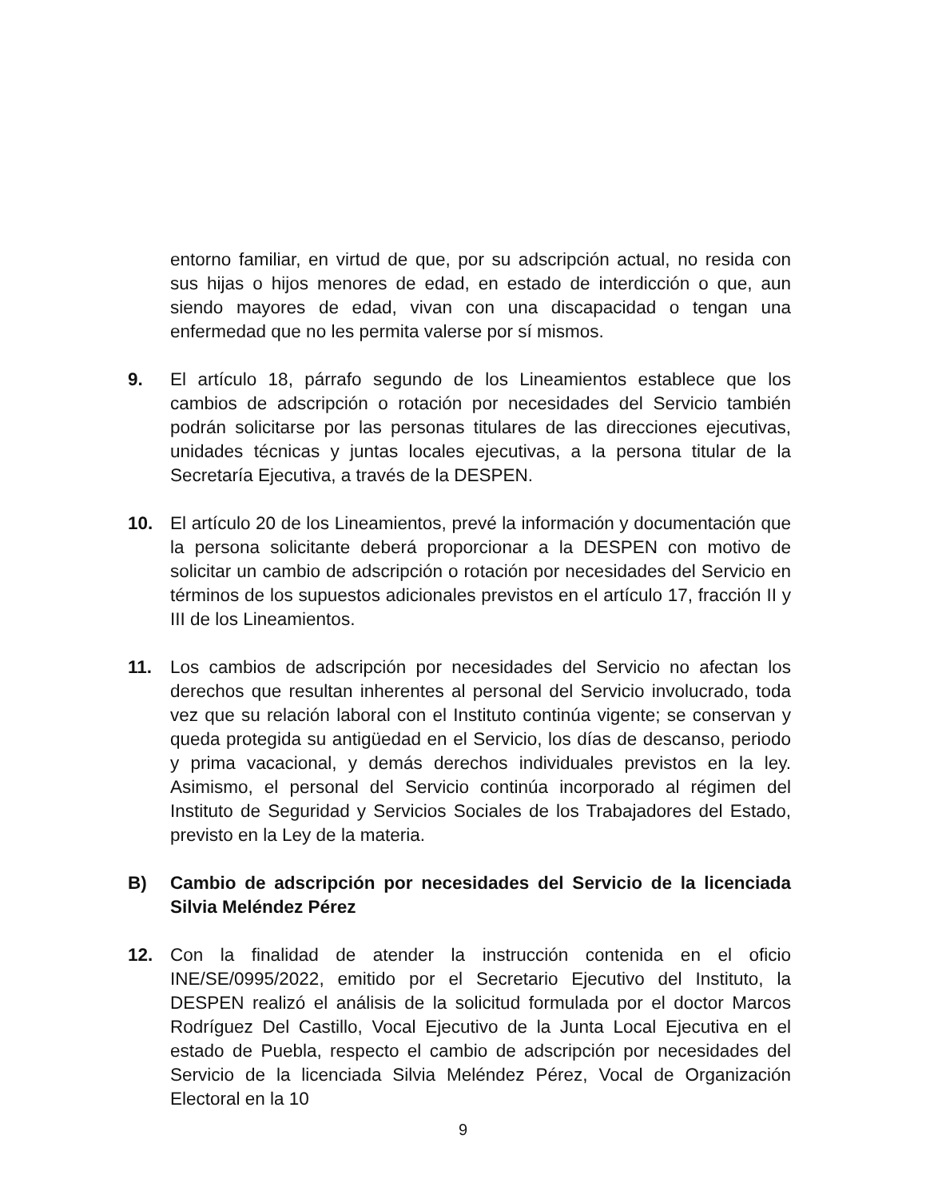entorno familiar, en virtud de que, por su adscripción actual, no resida con sus hijas o hijos menores de edad, en estado de interdicción o que, aun siendo mayores de edad, vivan con una discapacidad o tengan una enfermedad que no les permita valerse por sí mismos.
9. El artículo 18, párrafo segundo de los Lineamientos establece que los cambios de adscripción o rotación por necesidades del Servicio también podrán solicitarse por las personas titulares de las direcciones ejecutivas, unidades técnicas y juntas locales ejecutivas, a la persona titular de la Secretaría Ejecutiva, a través de la DESPEN.
10. El artículo 20 de los Lineamientos, prevé la información y documentación que la persona solicitante deberá proporcionar a la DESPEN con motivo de solicitar un cambio de adscripción o rotación por necesidades del Servicio en términos de los supuestos adicionales previstos en el artículo 17, fracción II y III de los Lineamientos.
11. Los cambios de adscripción por necesidades del Servicio no afectan los derechos que resultan inherentes al personal del Servicio involucrado, toda vez que su relación laboral con el Instituto continúa vigente; se conservan y queda protegida su antigüedad en el Servicio, los días de descanso, periodo y prima vacacional, y demás derechos individuales previstos en la ley. Asimismo, el personal del Servicio continúa incorporado al régimen del Instituto de Seguridad y Servicios Sociales de los Trabajadores del Estado, previsto en la Ley de la materia.
B) Cambio de adscripción por necesidades del Servicio de la licenciada Silvia Meléndez Pérez
12. Con la finalidad de atender la instrucción contenida en el oficio INE/SE/0995/2022, emitido por el Secretario Ejecutivo del Instituto, la DESPEN realizó el análisis de la solicitud formulada por el doctor Marcos Rodríguez Del Castillo, Vocal Ejecutivo de la Junta Local Ejecutiva en el estado de Puebla, respecto el cambio de adscripción por necesidades del Servicio de la licenciada Silvia Meléndez Pérez, Vocal de Organización Electoral en la 10
9